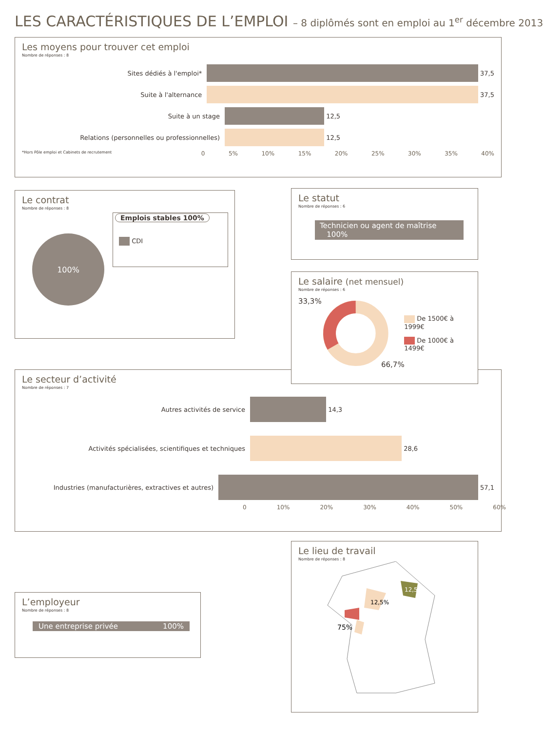LES CARACTÉRISTIQUES DE L’EMPLOI – 8 diplômés sont en emploi au 1<sup>er</sup> décembre 2013
Les moyens pour trouver cet emploi
Nombre de réponses : 8
Sites dédiés à l'emploi*
37,5
Suite à l'alternance
37,5
Suite à un stage
12,5
Relations (personnelles ou professionnelles)
12,5
*Hors Pôle emploi et Cabinets de recrutement
0 5% 10% 15% 20% 25% 30% 35% 40%
Le contrat
Nombre de réponses : 8
100%
Emplois stables 100%
CDI
Le statut
Nombre de réponses : 6
Technicien ou agent de maîtrise 100%
Le salaire (net mensuel)
Nombre de réponses : 6
33,3%
De 1500€ à 1999€
De 1000€ à 1499€
66,7%
Le secteur d’activité
Nombre de réponses : 7
Autres activités de service
14,3
Activités spécialisées, scientifiques et techniques
28,6
Industries (manufacturières, extractives et autres)
57,1
0 10% 20% 30% 40% 50% 60%
L’employeur
Nombre de réponses : 8
Une entreprise privée 100%
Le lieu de travail
Nombre de réponses : 8
12,5%
12,5%
75%